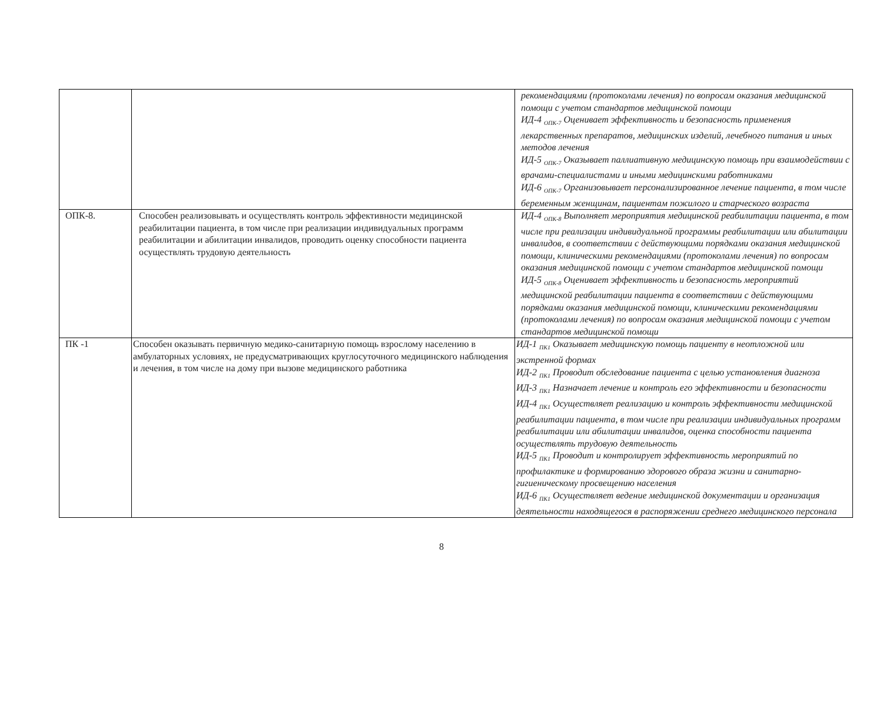| | | рекомендациями (протоколами лечения) по вопросам оказания медицинской помощи с учетом стандартов медицинской помощи ИД-4 <sub>ОПК-7</sub> Оценивает эффективность и безопасность применения лекарственных препаратов, медицинских изделий, лечебного питания и иных методов лечения ИД-5 <sub>ОПК-7</sub> Оказывает паллиативную медицинскую помощь при взаимодействии с врачами-специалистами и иными медицинскими работниками ИД-6 <sub>ОПК-7</sub> Организовывает персонализированное лечение пациента, в том числе беременным женщинам, пациентам пожилого и старческого возраста |
| ОПК-8. | Способен реализовывать и осуществлять контроль эффективности медицинской реабилитации пациента, в том числе при реализации индивидуальных программ реабилитации и абилитации инвалидов, проводить оценку способности пациента осуществлять трудовую деятельность | ИД-4 <sub>ОПК-8</sub> Выполняет мероприятия медицинской реабилитации пациента, в том числе при реализации индивидуальной программы реабилитации или абилитации инвалидов, в соответствии с действующими порядками оказания медицинской помощи, клиническими рекомендациями (протоколами лечения) по вопросам оказания медицинской помощи с учетом стандартов медицинской помощи ИД-5 <sub>ОПК-8</sub> Оценивает эффективность и безопасность мероприятий медицинской реабилитации пациента в соответствии с действующими порядками оказания медицинской помощи, клиническими рекомендациями (протоколами лечения) по вопросам оказания медицинской помощи с учетом стандартов медицинской помощи |
| ПК -1 | Способен оказывать первичную медико-санитарную помощь взрослому населению в амбулаторных условиях, не предусматривающих круглосуточного медицинского наблюдения и лечения, в том числе на дому при вызове медицинского работника | ИД-1 <sub>ПК1</sub> Оказывает медицинскую помощь пациенту в неотложной или экстренной формах ИД-2 <sub>ПК1</sub> Проводит обследование пациента с целью установления диагноза ИД-3 <sub>ПК1</sub> Назначает лечение и контроль его эффективности и безопасности ИД-4 <sub>ПК1</sub> Осуществляет реализацию и контроль эффективности медицинской реабилитации пациента, в том числе при реализации индивидуальных программ реабилитации или абилитации инвалидов, оценка способности пациента осуществлять трудовую деятельность ИД-5 <sub>ПК1</sub> Проводит и контролирует эффективность мероприятий по профилактике и формированию здорового образа жизни и санитарно-гигиеническому просвещению населения ИД-6 <sub>ПК1</sub> Осуществляет ведение медицинской документации и организация деятельности находящегося в распоряжении среднего медицинского персонала |
8